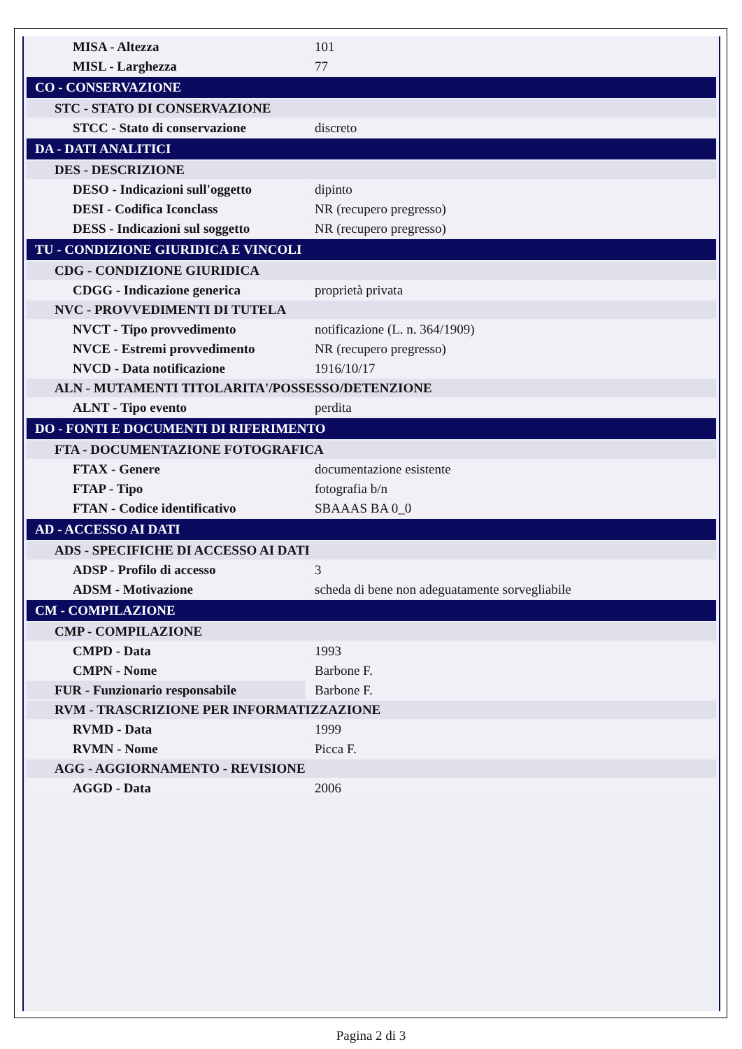| MISA - Altezza | 101 |
| MISL - Larghezza | 77 |
| CO - CONSERVAZIONE | |
| STC - STATO DI CONSERVAZIONE | |
| STCC - Stato di conservazione | discreto |
| DA - DATI ANALITICI | |
| DES - DESCRIZIONE | |
| DESO - Indicazioni sull'oggetto | dipinto |
| DESI - Codifica Iconclass | NR (recupero pregresso) |
| DESS - Indicazioni sul soggetto | NR (recupero pregresso) |
| TU - CONDIZIONE GIURIDICA E VINCOLI | |
| CDG - CONDIZIONE GIURIDICA | |
| CDGG - Indicazione generica | proprietà privata |
| NVC - PROVVEDIMENTI DI TUTELA | |
| NVCT - Tipo provvedimento | notificazione (L. n. 364/1909) |
| NVCE - Estremi provvedimento | NR (recupero pregresso) |
| NVCD - Data notificazione | 1916/10/17 |
| ALN - MUTAMENTI TITOLARITA'/POSSESSO/DETENZIONE | |
| ALNT - Tipo evento | perdita |
| DO - FONTI E DOCUMENTI DI RIFERIMENTO | |
| FTA - DOCUMENTAZIONE FOTOGRAFICA | |
| FTAX - Genere | documentazione esistente |
| FTAP - Tipo | fotografia b/n |
| FTAN - Codice identificativo | SBAAAS BA 0_0 |
| AD - ACCESSO AI DATI | |
| ADS - SPECIFICHE DI ACCESSO AI DATI | |
| ADSP - Profilo di accesso | 3 |
| ADSM - Motivazione | scheda di bene non adeguatamente sorvegliabile |
| CM - COMPILAZIONE | |
| CMP - COMPILAZIONE | |
| CMPD - Data | 1993 |
| CMPN - Nome | Barbone F. |
| FUR - Funzionario responsabile | Barbone F. |
| RVM - TRASCRIZIONE PER INFORMATIZZAZIONE | |
| RVMD - Data | 1999 |
| RVMN - Nome | Picca F. |
| AGG - AGGIORNAMENTO - REVISIONE | |
| AGGD - Data | 2006 |
Pagina 2 di 3